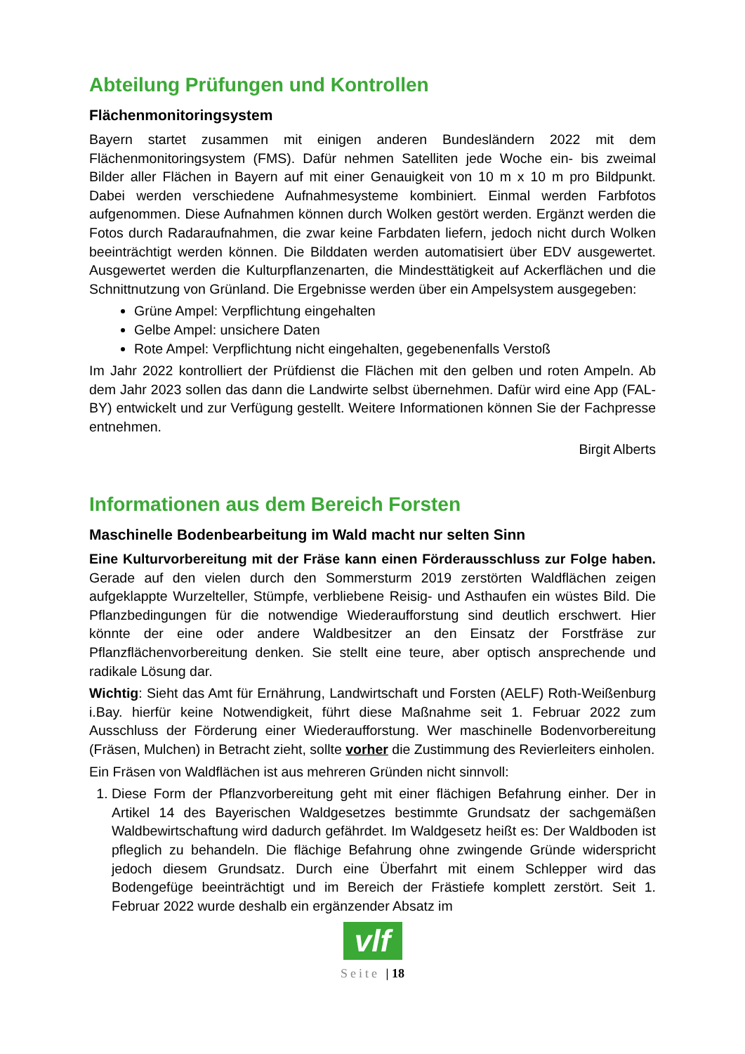Abteilung Prüfungen und Kontrollen
Flächenmonitoringsystem
Bayern startet zusammen mit einigen anderen Bundesländern 2022 mit dem Flächenmonitoringsystem (FMS). Dafür nehmen Satelliten jede Woche ein- bis zweimal Bilder aller Flächen in Bayern auf mit einer Genauigkeit von 10 m x 10 m pro Bildpunkt. Dabei werden verschiedene Aufnahmesysteme kombiniert. Einmal werden Farbfotos aufgenommen. Diese Aufnahmen können durch Wolken gestört werden. Ergänzt werden die Fotos durch Radaraufnahmen, die zwar keine Farbdaten liefern, jedoch nicht durch Wolken beeinträchtigt werden können. Die Bilddaten werden automatisiert über EDV ausgewertet. Ausgewertet werden die Kulturpflanzenarten, die Mindesttätigkeit auf Ackerflächen und die Schnittnutzung von Grünland. Die Ergebnisse werden über ein Ampelsystem ausgegeben:
Grüne Ampel: Verpflichtung eingehalten
Gelbe Ampel: unsichere Daten
Rote Ampel: Verpflichtung nicht eingehalten, gegebenenfalls Verstoß
Im Jahr 2022 kontrolliert der Prüfdienst die Flächen mit den gelben und roten Ampeln. Ab dem Jahr 2023 sollen das dann die Landwirte selbst übernehmen. Dafür wird eine App (FAL-BY) entwickelt und zur Verfügung gestellt. Weitere Informationen können Sie der Fachpresse entnehmen.
Birgit Alberts
Informationen aus dem Bereich Forsten
Maschinelle Bodenbearbeitung im Wald macht nur selten Sinn
Eine Kulturvorbereitung mit der Fräse kann einen Förderausschluss zur Folge haben. Gerade auf den vielen durch den Sommersturm 2019 zerstörten Waldflächen zeigen aufgeklappte Wurzelteller, Stümpfe, verbliebene Reisig- und Asthaufen ein wüstes Bild. Die Pflanzbedingungen für die notwendige Wiederaufforstung sind deutlich erschwert. Hier könnte der eine oder andere Waldbesitzer an den Einsatz der Forstfräse zur Pflanzflächenvorbereitung denken. Sie stellt eine teure, aber optisch ansprechende und radikale Lösung dar.
Wichtig: Sieht das Amt für Ernährung, Landwirtschaft und Forsten (AELF) Roth-Weißenburg i.Bay. hierfür keine Notwendigkeit, führt diese Maßnahme seit 1. Februar 2022 zum Ausschluss der Förderung einer Wiederaufforstung. Wer maschinelle Bodenvorbereitung (Fräsen, Mulchen) in Betracht zieht, sollte vorher die Zustimmung des Revierleiters einholen.
Ein Fräsen von Waldflächen ist aus mehreren Gründen nicht sinnvoll:
1. Diese Form der Pflanzvorbereitung geht mit einer flächigen Befahrung einher. Der in Artikel 14 des Bayerischen Waldgesetzes bestimmte Grundsatz der sachgemäßen Waldbewirtschaftung wird dadurch gefährdet. Im Waldgesetz heißt es: Der Waldboden ist pfleglich zu behandeln. Die flächige Befahrung ohne zwingende Gründe widerspricht jedoch diesem Grundsatz. Durch eine Überfahrt mit einem Schlepper wird das Bodengefüge beeinträchtigt und im Bereich der Frästiefe komplett zerstört. Seit 1. Februar 2022 wurde deshalb ein ergänzender Absatz im
vlf
Seite | 18